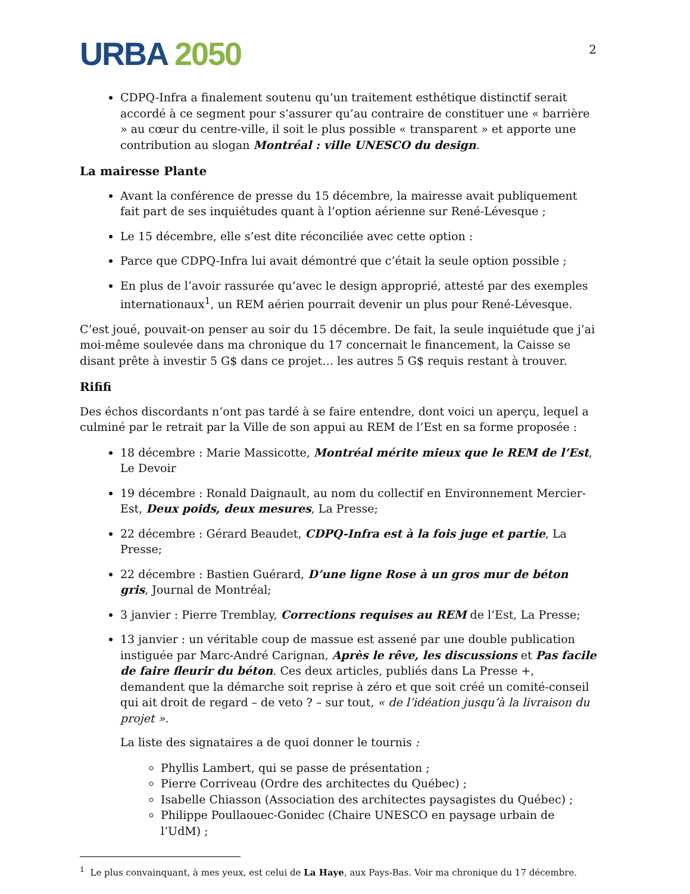URBA 2050
2
CDPQ-Infra a finalement soutenu qu’un traitement esthétique distinctif serait accordé à ce segment pour s’assurer qu’au contraire de constituer une « barrière » au cœur du centre-ville, il soit le plus possible « transparent » et apporte une contribution au slogan Montréal : ville UNESCO du design.
La mairesse Plante
Avant la conférence de presse du 15 décembre, la mairesse avait publiquement fait part de ses inquiétudes quant à l’option aérienne sur René-Lévesque ;
Le 15 décembre, elle s’est dite réconciliée avec cette option :
Parce que CDPQ-Infra lui avait démontré que c’était la seule option possible ;
En plus de l’avoir rassurée qu’avec le design approprié, attesté par des exemples internationaux<sup>1</sup>, un REM aérien pourrait devenir un plus pour René-Lévesque.
C’est joué, pouvait-on penser au soir du 15 décembre. De fait, la seule inquiétude que j’ai moi-même soulevée dans ma chronique du 17 concernait le financement, la Caisse se disant prête à investir 5 G$ dans ce projet… les autres 5 G$ requis restant à trouver.
Rififi
Des échos discordants n’ont pas tardé à se faire entendre, dont voici un aperçu, lequel a culminé par le retrait par la Ville de son appui au REM de l’Est en sa forme proposée :
18 décembre : Marie Massicotte, Montréal mérite mieux que le REM de l’Est, Le Devoir
19 décembre : Ronald Daignault, au nom du collectif en Environnement Mercier-Est, Deux poids, deux mesures, La Presse;
22 décembre : Gérard Beaudet, CDPQ-Infra est à la fois juge et partie, La Presse;
22 décembre : Bastien Guérard, D’une ligne Rose à un gros mur de béton gris, Journal de Montréal;
3 janvier : Pierre Tremblay, Corrections requises au REM de l’Est, La Presse;
13 janvier : un véritable coup de massue est assené par une double publication instiguée par Marc-André Carignan, Après le rêve, les discussions et Pas facile de faire fleurir du béton. Ces deux articles, publiés dans La Presse +, demandent que la démarche soit reprise à zéro et que soit créé un comité-conseil qui ait droit de regard – de veto ? – sur tout, « de l’idéation jusqu’à la livraison du projet ».
La liste des signataires a de quoi donner le tournis :
Phyllis Lambert, qui se passe de présentation ;
Pierre Corriveau (Ordre des architectes du Québec) ;
Isabelle Chiasson (Association des architectes paysagistes du Québec) ;
Philippe Poullaouec-Gonidec (Chaire UNESCO en paysage urbain de l’UdM) ;
<sup>1</sup> Le plus convainquant, à mes yeux, est celui de La Haye, aux Pays-Bas. Voir ma chronique du 17 décembre.